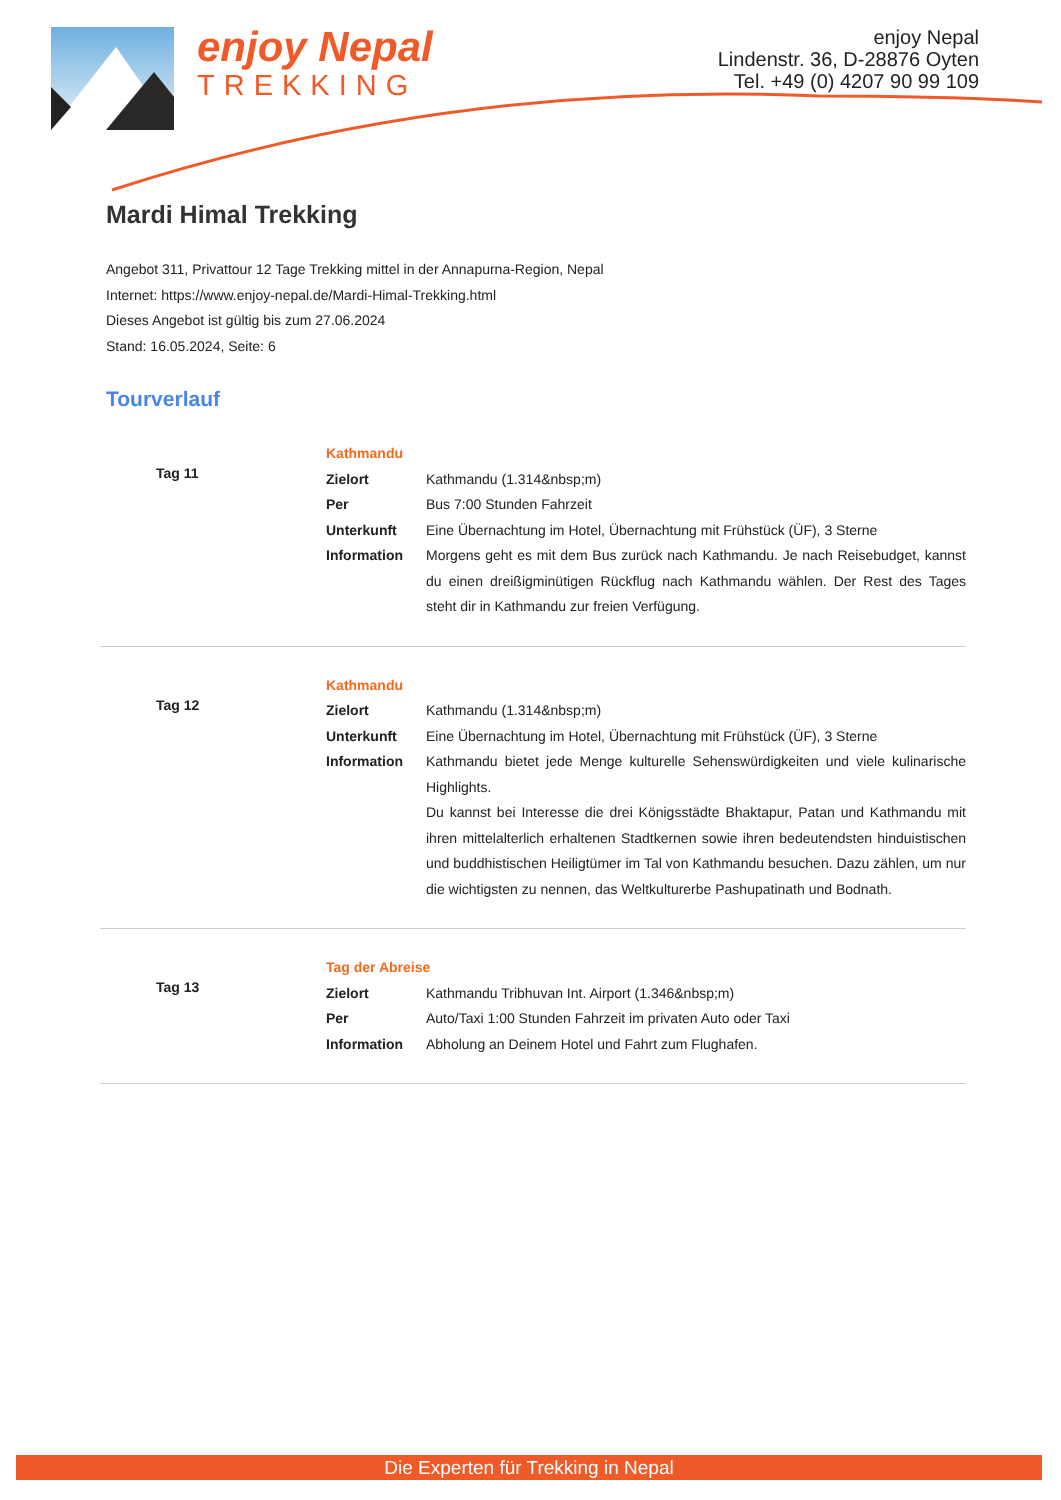enjoy Nepal
TREKKING
enjoy Nepal
Lindenstr. 36, D-28876 Oyten
Tel. +49 (0) 4207 90 99 109
Mardi Himal Trekking
Angebot 311, Privattour 12 Tage Trekking mittel in der Annapurna-Region, Nepal
Internet: https://www.enjoy-nepal.de/Mardi-Himal-Trekking.html
Dieses Angebot ist gültig bis zum 27.06.2024
Stand: 16.05.2024, Seite: 6
Tourverlauf
| Tag 11 | Kathmandu | |
| | Zielort | Kathmandu (1.314&nbsp;m) |
| | Per | Bus 7:00 Stunden Fahrzeit |
| | Unterkunft | Eine Übernachtung im Hotel, Übernachtung mit Frühstück (ÜF), 3 Sterne |
| | Information | Morgens geht es mit dem Bus zurück nach Kathmandu. Je nach Reisebudget, kannst du einen dreißigminütigen Rückflug nach Kathmandu wählen. Der Rest des Tages steht dir in Kathmandu zur freien Verfügung. |
| Tag 12 | Kathmandu | |
| | Zielort | Kathmandu (1.314&nbsp;m) |
| | Unterkunft | Eine Übernachtung im Hotel, Übernachtung mit Frühstück (ÜF), 3 Sterne |
| | Information | Kathmandu bietet jede Menge kulturelle Sehenswürdigkeiten und viele kulinarische Highlights. Du kannst bei Interesse die drei Königsstädte Bhaktapur, Patan und Kathmandu mit ihren mittelalterlich erhaltenen Stadtkernen sowie ihren bedeutendsten hinduistischen und buddhistischen Heiligtümer im Tal von Kathmandu besuchen. Dazu zählen, um nur die wichtigsten zu nennen, das Weltkulturerbe Pashupatinath und Bodnath. |
| Tag 13 | Tag der Abreise | |
| | Zielort | Kathmandu Tribhuvan Int. Airport (1.346&nbsp;m) |
| | Per | Auto/Taxi 1:00 Stunden Fahrzeit im privaten Auto oder Taxi |
| | Information | Abholung an Deinem Hotel und Fahrt zum Flughafen. |
Die Experten für Trekking in Nepal